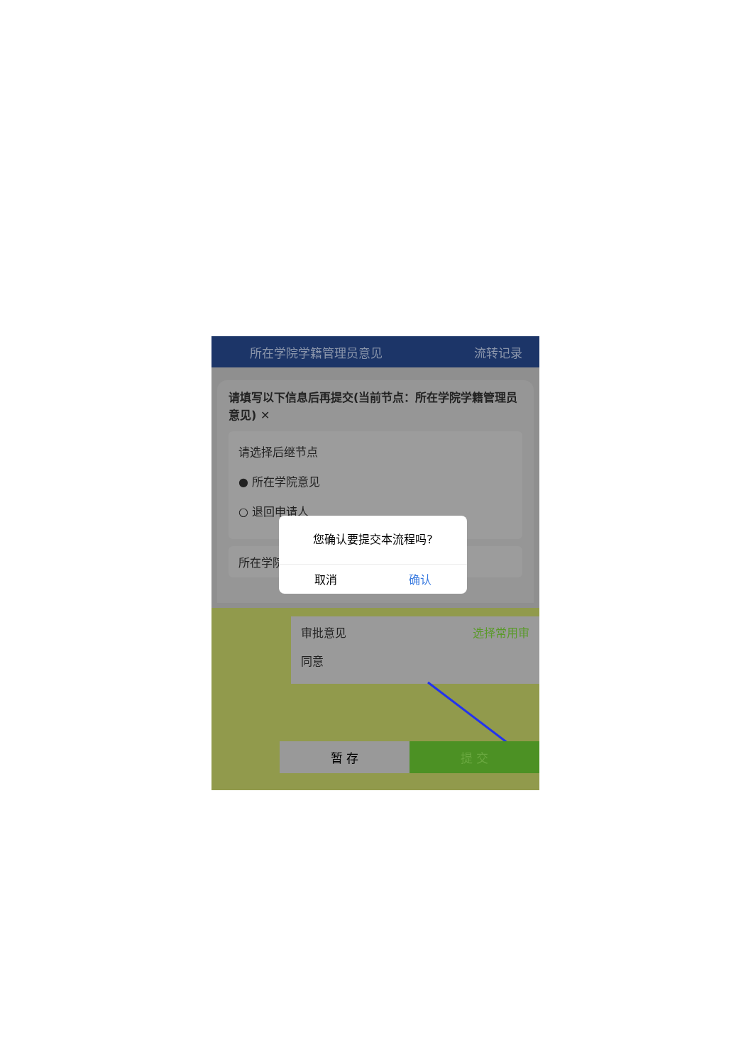所在学院学籍管理员意见 流转记录
请填写以下信息后再提交(当前节点：所在学院学籍管理员意见) ✕
请选择后继节点
● 所在学院意见
○ 退回申请人
所在学院
您确认要提交本流程吗?
取消 确认
审批意见 选择常用审
同意
暂 存 提 交